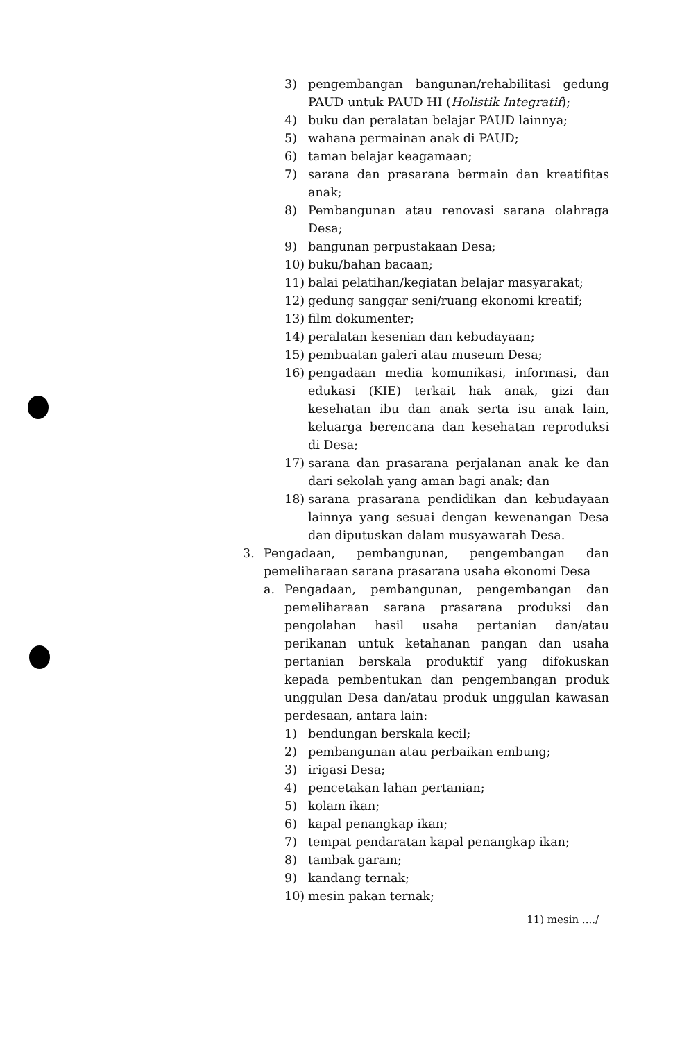3) pengembangan bangunan/rehabilitasi gedung PAUD untuk PAUD HI (Holistik Integratif);
4) buku dan peralatan belajar PAUD lainnya;
5) wahana permainan anak di PAUD;
6) taman belajar keagamaan;
7) sarana dan prasarana bermain dan kreatifitas anak;
8) Pembangunan atau renovasi sarana olahraga Desa;
9) bangunan perpustakaan Desa;
10) buku/bahan bacaan;
11) balai pelatihan/kegiatan belajar masyarakat;
12) gedung sanggar seni/ruang ekonomi kreatif;
13) film dokumenter;
14) peralatan kesenian dan kebudayaan;
15) pembuatan galeri atau museum Desa;
16) pengadaan media komunikasi, informasi, dan edukasi (KIE) terkait hak anak, gizi dan kesehatan ibu dan anak serta isu anak lain, keluarga berencana dan kesehatan reproduksi di Desa;
17) sarana dan prasarana perjalanan anak ke dan dari sekolah yang aman bagi anak; dan
18) sarana prasarana pendidikan dan kebudayaan lainnya yang sesuai dengan kewenangan Desa dan diputuskan dalam musyawarah Desa.
3. Pengadaan, pembangunan, pengembangan dan pemeliharaan sarana prasarana usaha ekonomi Desa
a. Pengadaan, pembangunan, pengembangan dan pemeliharaan sarana prasarana produksi dan pengolahan hasil usaha pertanian dan/atau perikanan untuk ketahanan pangan dan usaha pertanian berskala produktif yang difokuskan kepada pembentukan dan pengembangan produk unggulan Desa dan/atau produk unggulan kawasan perdesaan, antara lain:
1) bendungan berskala kecil;
2) pembangunan atau perbaikan embung;
3) irigasi Desa;
4) pencetakan lahan pertanian;
5) kolam ikan;
6) kapal penangkap ikan;
7) tempat pendaratan kapal penangkap ikan;
8) tambak garam;
9) kandang ternak;
10) mesin pakan ternak;
11) mesin ..../